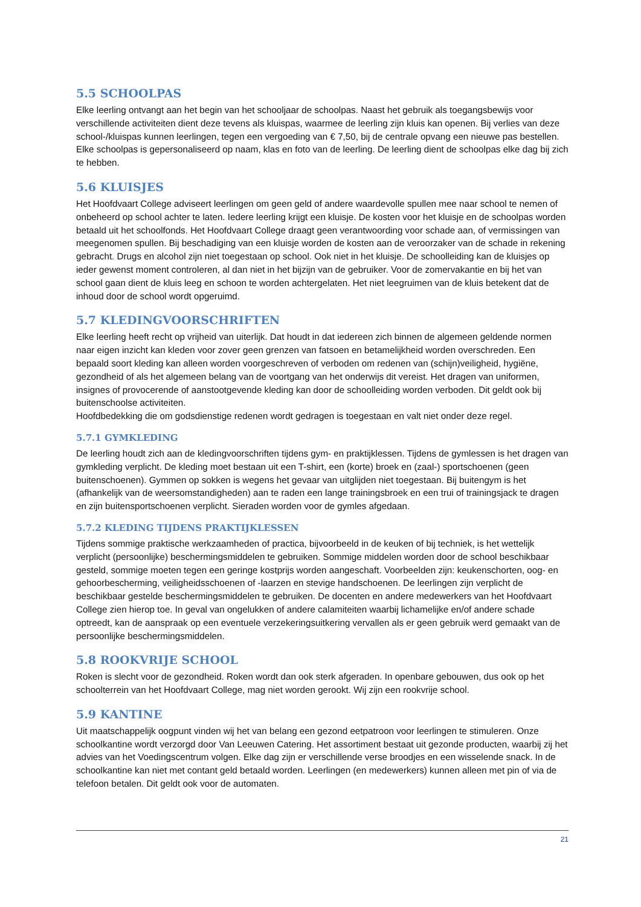5.5 SCHOOLPAS
Elke leerling ontvangt aan het begin van het schooljaar de schoolpas. Naast het gebruik als toegangsbewijs voor verschillende activiteiten dient deze tevens als kluispas, waarmee de leerling zijn kluis kan openen. Bij verlies van deze school-/kluispas kunnen leerlingen, tegen een vergoeding van € 7,50, bij de centrale opvang een nieuwe pas bestellen. Elke schoolpas is gepersonaliseerd op naam, klas en foto van de leerling. De leerling dient de schoolpas elke dag bij zich te hebben.
5.6 KLUISJES
Het Hoofdvaart College adviseert leerlingen om geen geld of andere waardevolle spullen mee naar school te nemen of onbeheerd op school achter te laten. Iedere leerling krijgt een kluisje. De kosten voor het kluisje en de schoolpas worden betaald uit het schoolfonds. Het Hoofdvaart College draagt geen verantwoording voor schade aan, of vermissingen van meegenomen spullen. Bij beschadiging van een kluisje worden de kosten aan de veroorzaker van de schade in rekening gebracht. Drugs en alcohol zijn niet toegestaan op school. Ook niet in het kluisje. De schoolleiding kan de kluisjes op ieder gewenst moment controleren, al dan niet in het bijzijn van de gebruiker. Voor de zomervakantie en bij het van school gaan dient de kluis leeg en schoon te worden achtergelaten. Het niet leegruimen van de kluis betekent dat de inhoud door de school wordt opgeruimd.
5.7 KLEDINGVOORSCHRIFTEN
Elke leerling heeft recht op vrijheid van uiterlijk. Dat houdt in dat iedereen zich binnen de algemeen geldende normen naar eigen inzicht kan kleden voor zover geen grenzen van fatsoen en betamelijkheid worden overschreden. Een bepaald soort kleding kan alleen worden voorgeschreven of verboden om redenen van (schijn)veiligheid, hygiëne, gezondheid of als het algemeen belang van de voortgang van het onderwijs dit vereist. Het dragen van uniformen, insignes of provocerende of aanstootgevende kleding kan door de schoolleiding worden verboden. Dit geldt ook bij buitenschoolse activiteiten.
Hoofdbedekking die om godsdienstige redenen wordt gedragen is toegestaan en valt niet onder deze regel.
5.7.1 GYMKLEDING
De leerling houdt zich aan de kledingvoorschriften tijdens gym- en praktijklessen. Tijdens de gymlessen is het dragen van gymkleding verplicht. De kleding moet bestaan uit een T-shirt, een (korte) broek en (zaal-) sportschoenen (geen buitenschoenen). Gymmen op sokken is wegens het gevaar van uitglijden niet toegestaan. Bij buitengym is het (afhankelijk van de weersomstandigheden) aan te raden een lange trainingsbroek en een trui of trainingsjack te dragen en zijn buitensportschoenen verplicht. Sieraden worden voor de gymles afgedaan.
5.7.2 KLEDING TIJDENS PRAKTIJKLESSEN
Tijdens sommige praktische werkzaamheden of practica, bijvoorbeeld in de keuken of bij techniek, is het wettelijk verplicht (persoonlijke) beschermingsmiddelen te gebruiken. Sommige middelen worden door de school beschikbaar gesteld, sommige moeten tegen een geringe kostprijs worden aangeschaft. Voorbeelden zijn: keukenschorten, oog- en gehoorbescherming, veiligheidsschoenen of -laarzen en stevige handschoenen. De leerlingen zijn verplicht de beschikbaar gestelde beschermingsmiddelen te gebruiken. De docenten en andere medewerkers van het Hoofdvaart College zien hierop toe. In geval van ongelukken of andere calamiteiten waarbij lichamelijke en/of andere schade optreedt, kan de aanspraak op een eventuele verzekeringsuitkering vervallen als er geen gebruik werd gemaakt van de persoonlijke beschermingsmiddelen.
5.8 ROOKVRIJE SCHOOL
Roken is slecht voor de gezondheid. Roken wordt dan ook sterk afgeraden. In openbare gebouwen, dus ook op het schoolterrein van het Hoofdvaart College, mag niet worden gerookt. Wij zijn een rookvrije school.
5.9 KANTINE
Uit maatschappelijk oogpunt vinden wij het van belang een gezond eetpatroon voor leerlingen te stimuleren. Onze schoolkantine wordt verzorgd door Van Leeuwen Catering. Het assortiment bestaat uit gezonde producten, waarbij zij het advies van het Voedingscentrum volgen. Elke dag zijn er verschillende verse broodjes en een wisselende snack. In de schoolkantine kan niet met contant geld betaald worden. Leerlingen (en medewerkers) kunnen alleen met pin of via de telefoon betalen. Dit geldt ook voor de automaten.
21